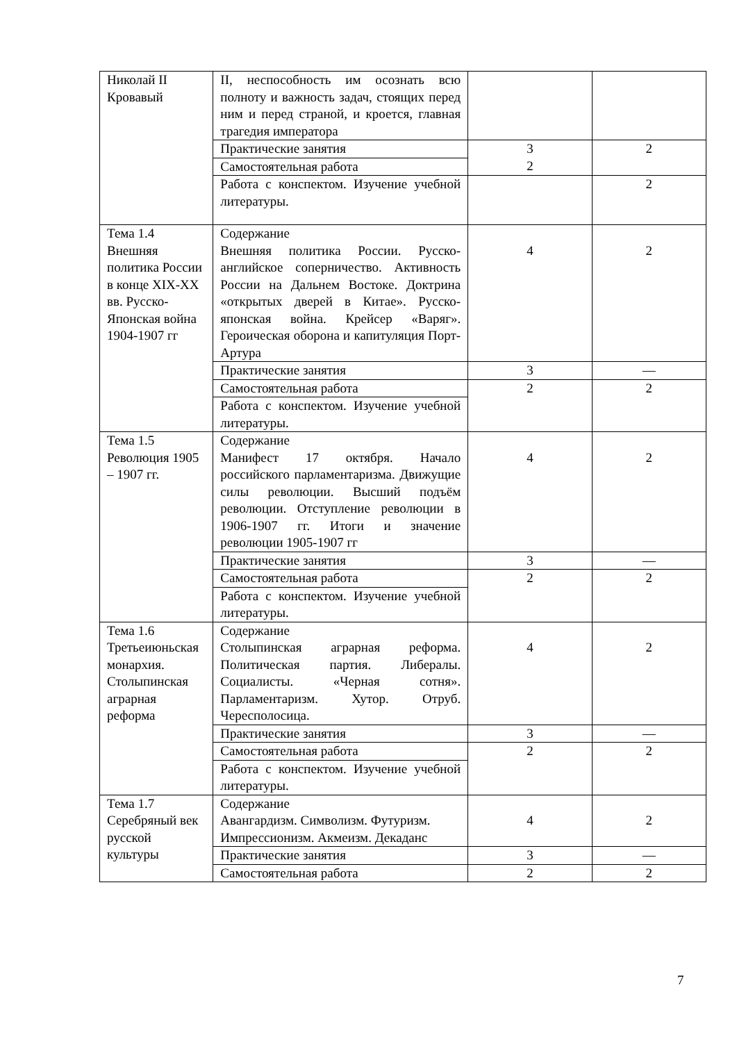| Николай II Кровавый | II, неспособность им осознать всю полноту и важность задач, стоящих перед ним и перед страной, и кроется, главная трагедия императора | | |
| | Практические занятия | 3 2 | 2 |
| | Самостоятельная работа | | |
| | Работа с конспектом. Изучение учебной литературы. | | 2 |
| Тема 1.4 Внешняя политика России в конце XIX-XX вв. Русско-Японская война 1904-1907 гг | Содержание Внешняя политика России. Русско-английское соперничество. Активность России на Дальнем Востоке. Доктрина «открытых дверей в Китае». Русско-японская война. Крейсер «Варяг». Героическая оборона и капитуляция Порт-Артура | 4 | 2 |
| | Практические занятия | 3 | — |
| | Самостоятельная работа | 2 | 2 |
| | Работа с конспектом. Изучение учебной литературы. | | |
| Тема 1.5 Революция 1905 – 1907 гг. | Содержание Манифест 17 октября. Начало российского парламентаризма. Движущие силы революции. Высший подъём революции. Отступление революции в 1906-1907 гг. Итоги и значение революции 1905-1907 гг | 4 | 2 |
| | Практические занятия | 3 | — |
| | Самостоятельная работа | 2 | 2 |
| | Работа с конспектом. Изучение учебной литературы. | | |
| Тема 1.6 Третьеиюньская монархия. Столыпинская аграрная реформа | Содержание Столыпинская аграрная реформа. Политическая партия. Либералы. Социалисты. «Черная сотня». Парламентаризм. Хутор. Отруб. Чересполосица. | 4 | 2 |
| | Практические занятия | 3 | — |
| | Самостоятельная работа | 2 | 2 |
| | Работа с конспектом. Изучение учебной литературы. | | |
| Тема 1.7 Серебряный век русской культуры | Содержание Авангардизм. Символизм. Футуризм. Импрессионизм. Акмеизм. Декаданс | 4 | 2 |
| | Практические занятия | 3 | — |
| | Самостоятельная работа | 2 | 2 |
7